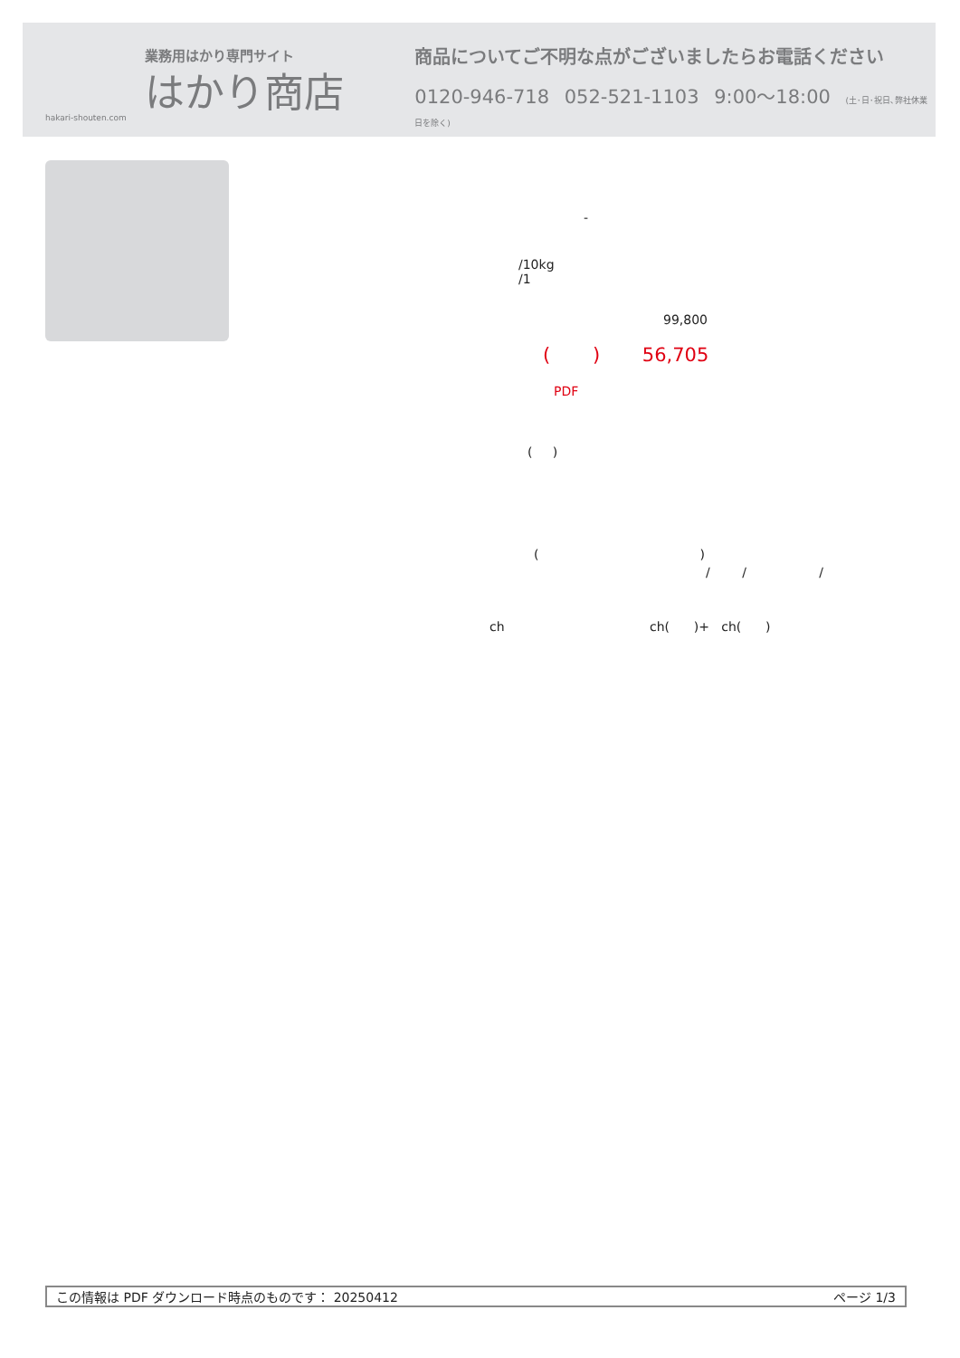業務用はかり専門サイト
はかり商店
hakari-shouten.com
商品についてご不明な点がございましたらお電話ください
0120-946-718 052-521-1103 9:00～18:00 (土･日･祝日､弊社休業日を除く)
-
/10kg
/1
99,800
( ) 56,705
PDF
( )
( )
/ / /
ch ch( )+ ch( )
この情報は PDF ダウンロード時点のものです： 20250412 ページ 1/3